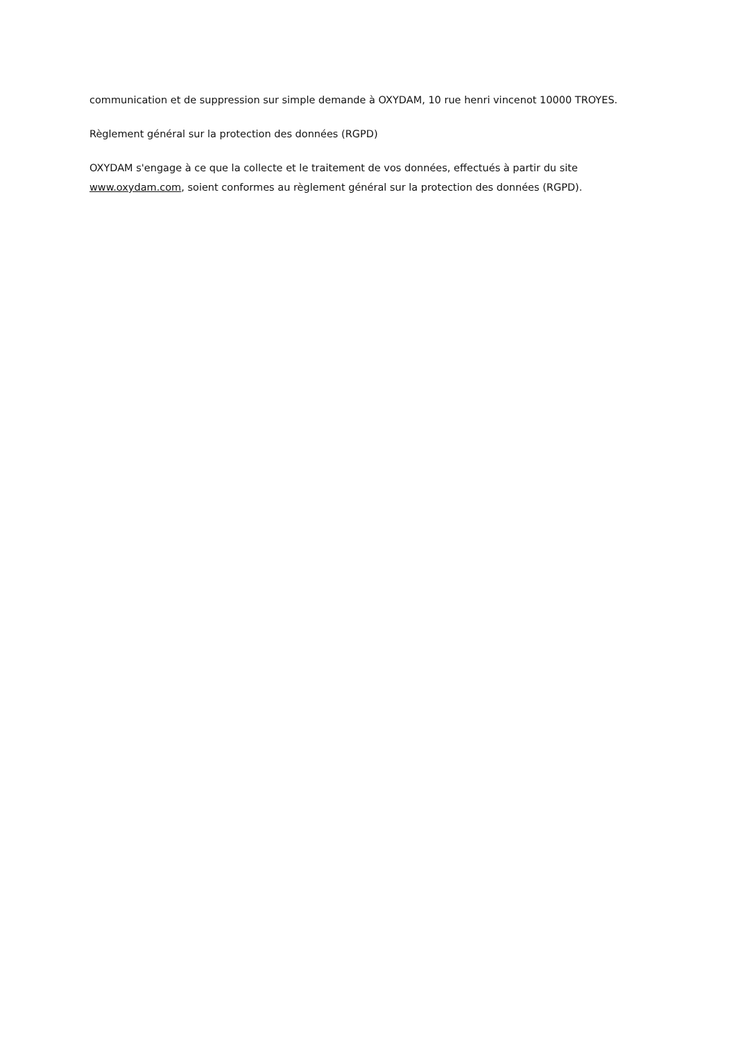communication et de suppression sur simple demande à OXYDAM, 10 rue henri vincenot 10000 TROYES.
Règlement général sur la protection des données (RGPD)
OXYDAM s'engage à ce que la collecte et le traitement de vos données, effectués à partir du site www.oxydam.com, soient conformes au règlement général sur la protection des données (RGPD).